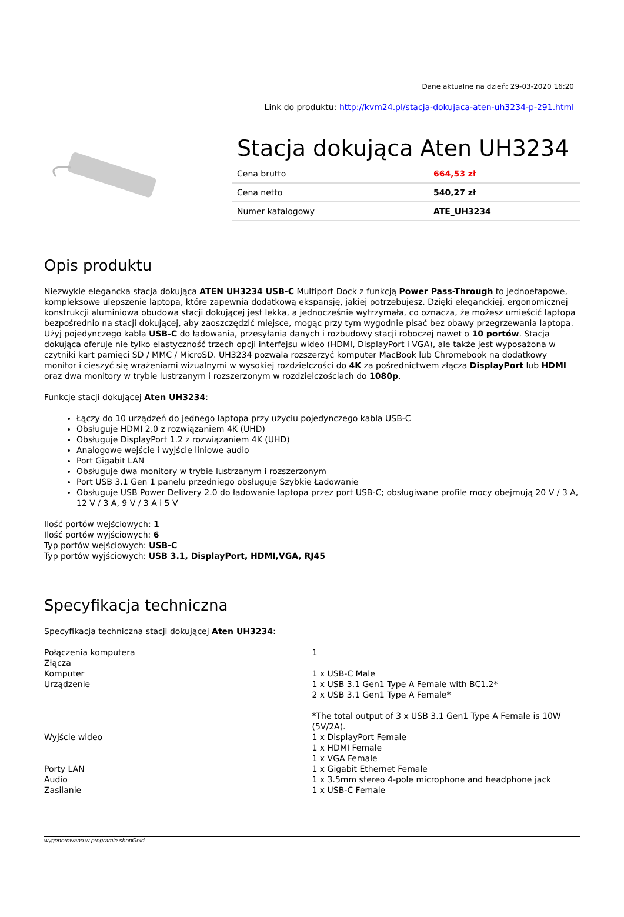Dane aktualne na dzień: 29-03-2020 16:20
Link do produktu: http://kvm24.pl/stacja-dokujaca-aten-uh3234-p-291.html
Stacja dokująca Aten UH3234
| Cena brutto | 664,53 zł |
| Cena netto | 540,27 zł |
| Numer katalogowy | ATE_UH3234 |
Opis produktu
Niezwykle elegancka stacja dokująca ATEN UH3234 USB-C Multiport Dock z funkcją Power Pass-Through to jednoetapowe, kompleksowe ulepszenie laptopa, które zapewnia dodatkową ekspansję, jakiej potrzebujesz. Dzięki eleganckiej, ergonomicznej konstrukcji aluminiowa obudowa stacji dokującej jest lekka, a jednocześnie wytrzymała, co oznacza, że możesz umieścić laptopa bezpośrednio na stacji dokującej, aby zaoszczędzić miejsce, mogąc przy tym wygodnie pisać bez obawy przegrzewania laptopa. Użyj pojedynczego kabla USB-C do ładowania, przesyłania danych i rozbudowy stacji roboczej nawet o 10 portów. Stacja dokująca oferuje nie tylko elastyczność trzech opcji interfejsu wideo (HDMI, DisplayPort i VGA), ale także jest wyposażona w czytniki kart pamięci SD / MMC / MicroSD. UH3234 pozwala rozszerzyć komputer MacBook lub Chromebook na dodatkowy monitor i cieszyć się wrażeniami wizualnymi w wysokiej rozdzielczości do 4K za pośrednictwem złącza DisplayPort lub HDMI oraz dwa monitory w trybie lustrzanym i rozszerzonym w rozdzielczościach do 1080p.
Funkcje stacji dokującej Aten UH3234:
Łączy do 10 urządzeń do jednego laptopa przy użyciu pojedynczego kabla USB-C
Obsługuje HDMI 2.0 z rozwiązaniem 4K (UHD)
Obsługuje DisplayPort 1.2 z rozwiązaniem 4K (UHD)
Analogowe wejście i wyjście liniowe audio
Port Gigabit LAN
Obsługuje dwa monitory w trybie lustrzanym i rozszerzonym
Port USB 3.1 Gen 1 panelu przedniego obsługuje Szybkie Ładowanie
Obsługuje USB Power Delivery 2.0 do ładowanie laptopa przez port USB-C; obsługiwane profile mocy obejmują 20 V / 3 A, 12 V / 3 A, 9 V / 3 A i 5 V
Ilość portów wejściowych: 1
Ilość portów wyjściowych: 6
Typ portów wejściowych: USB-C
Typ portów wyjściowych: USB 3.1, DisplayPort, HDMI,VGA, RJ45
Specyfikacja techniczna
Specyfikacja techniczna stacji dokującej Aten UH3234:
| Połączenia komputera | 1 |
| Złącza | |
| Komputer | 1 x USB-C Male |
| Urządzenie | 1 x USB 3.1 Gen1 Type A Female with BC1.2* 2 x USB 3.1 Gen1 Type A Female* *The total output of 3 x USB 3.1 Gen1 Type A Female is 10W (5V/2A). |
| Wyjście wideo | 1 x DisplayPort Female 1 x HDMI Female 1 x VGA Female |
| Porty LAN | 1 x Gigabit Ethernet Female |
| Audio | 1 x 3.5mm stereo 4-pole microphone and headphone jack |
| Zasilanie | 1 x USB-C Female |
wygenerowano w programie shopGold